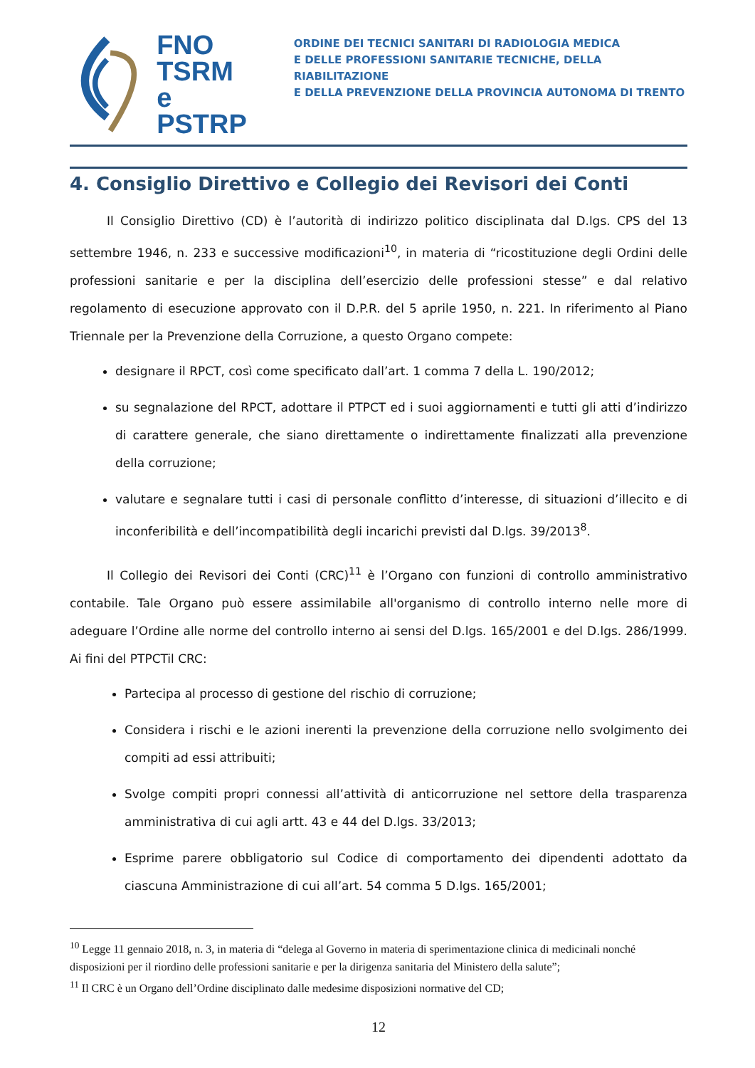FNO
TSRM e
PSTRP
ORDINE DEI TECNICI SANITARI DI RADIOLOGIA MEDICA
E DELLE PROFESSIONI SANITARIE TECNICHE, DELLA RIABILITAZIONE
E DELLA PREVENZIONE DELLA PROVINCIA AUTONOMA DI TRENTO
4. Consiglio Direttivo e Collegio dei Revisori dei Conti
Il Consiglio Direttivo (CD) è l’autorità di indirizzo politico disciplinata dal D.lgs. CPS del 13 settembre 1946, n. 233 e successive modificazioni<sup>10</sup>, in materia di “ricostituzione degli Ordini delle professioni sanitarie e per la disciplina dell’esercizio delle professioni stesse” e dal relativo regolamento di esecuzione approvato con il D.P.R. del 5 aprile 1950, n. 221. In riferimento al Piano Triennale per la Prevenzione della Corruzione, a questo Organo compete:
designare il RPCT, così come specificato dall’art. 1 comma 7 della L. 190/2012;
su segnalazione del RPCT, adottare il PTPCT ed i suoi aggiornamenti e tutti gli atti d’indirizzo di carattere generale, che siano direttamente o indirettamente finalizzati alla prevenzione della corruzione;
valutare e segnalare tutti i casi di personale conflitto d’interesse, di situazioni d’illecito e di inconferibilità e dell’incompatibilità degli incarichi previsti dal D.lgs. 39/2013<sup>8</sup>.
Il Collegio dei Revisori dei Conti (CRC)<sup>11</sup> è l’Organo con funzioni di controllo amministrativo contabile. Tale Organo può essere assimilabile all'organismo di controllo interno nelle more di adeguare l’Ordine alle norme del controllo interno ai sensi del D.lgs. 165/2001 e del D.lgs. 286/1999. Ai fini del PTPCTil CRC:
Partecipa al processo di gestione del rischio di corruzione;
Considera i rischi e le azioni inerenti la prevenzione della corruzione nello svolgimento dei compiti ad essi attribuiti;
Svolge compiti propri connessi all’attività di anticorruzione nel settore della trasparenza amministrativa di cui agli artt. 43 e 44 del D.lgs. 33/2013;
Esprime parere obbligatorio sul Codice di comportamento dei dipendenti adottato da ciascuna Amministrazione di cui all’art. 54 comma 5 D.lgs. 165/2001;
<sup>10</sup> Legge 11 gennaio 2018, n. 3, in materia di “delega al Governo in materia di sperimentazione clinica di medicinali nonché disposizioni per il riordino delle professioni sanitarie e per la dirigenza sanitaria del Ministero della salute”;
<sup>11</sup> Il CRC è un Organo dell’Ordine disciplinato dalle medesime disposizioni normative del CD;
12